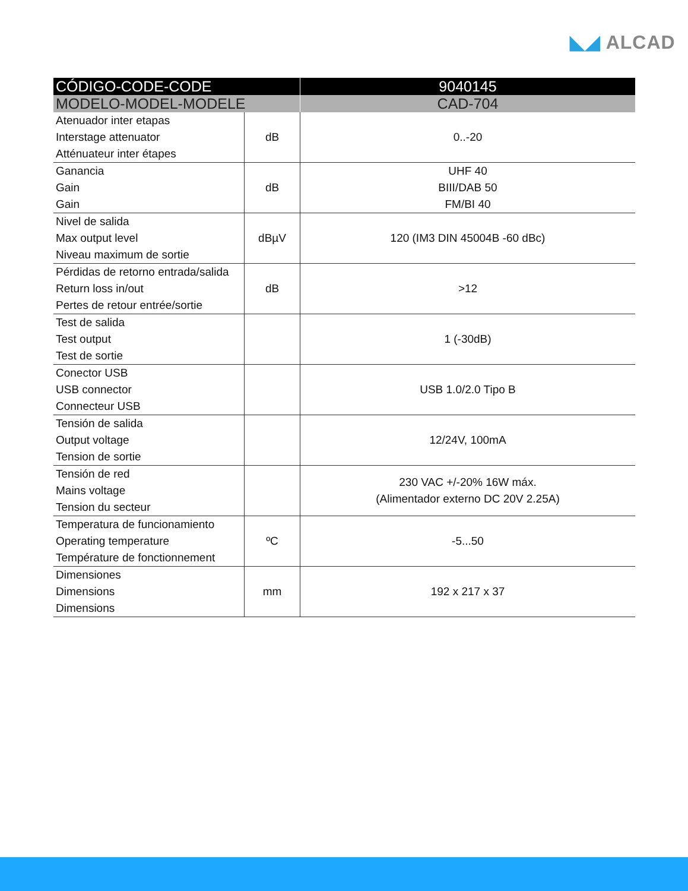◣◢ ALCAD
| CÓDIGO-CODE-CODE | | 9040145 |
| --- | --- | --- |
| MODELO-MODEL-MODELE | | CAD-704 |
| Atenuador inter etapas Interstage attenuator Atténuateur inter étapes | dB | 0..-20 |
| Ganancia Gain Gain | dB | UHF 40 BIII/DAB 50 FM/BI 40 |
| Nivel de salida Max output level Niveau maximum de sortie | dBµV | 120 (IM3 DIN 45004B -60 dBc) |
| Pérdidas de retorno entrada/salida Return loss in/out Pertes de retour entrée/sortie | dB | >12 |
| Test de salida Test output Test de sortie | | 1 (-30dB) |
| Conector USB USB connector Connecteur USB | | USB 1.0/2.0 Tipo B |
| Tensión de salida Output voltage Tension de sortie | | 12/24V, 100mA |
| Tensión de red Mains voltage Tension du secteur | | 230 VAC +/-20% 16W máx. (Alimentador externo DC 20V 2.25A) |
| Temperatura de funcionamiento Operating temperature Température de fonctionnement | ºC | -5...50 |
| Dimensiones Dimensions Dimensions | mm | 192 x 217 x 37 |